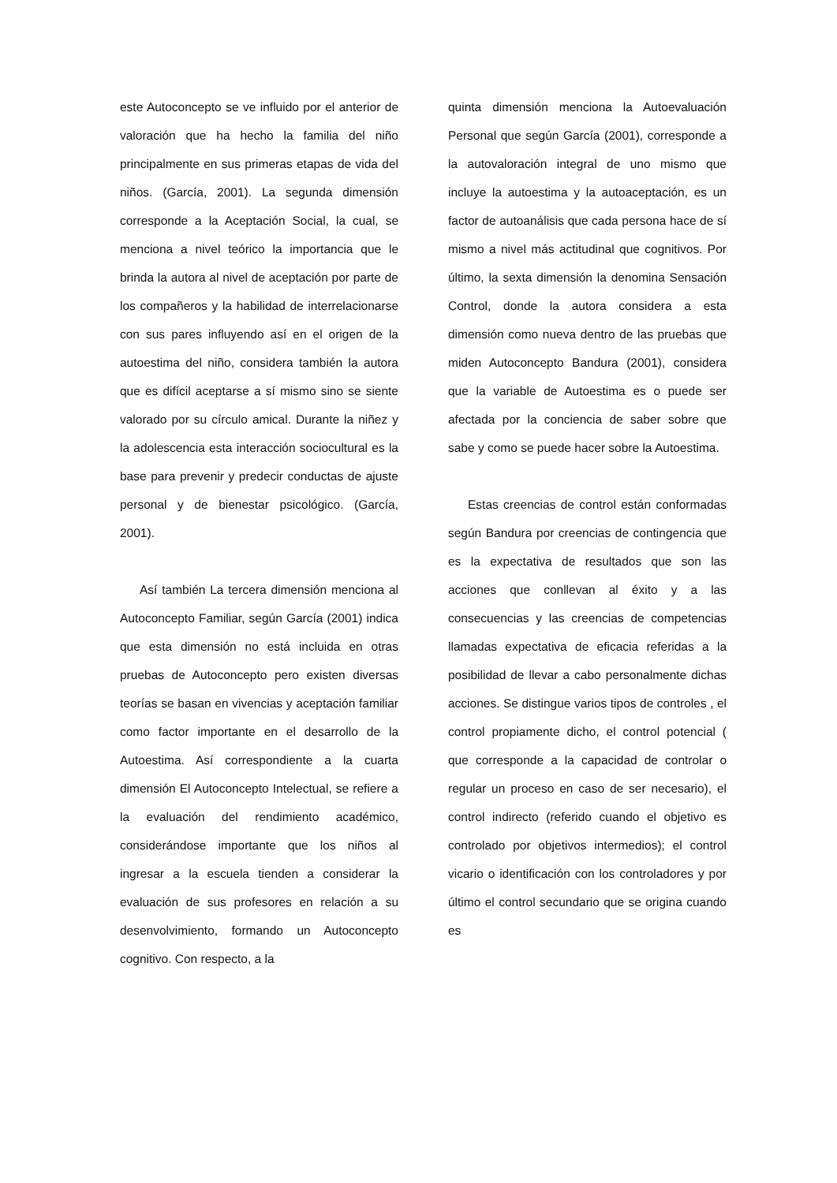este Autoconcepto se ve influido por el anterior de valoración que ha hecho la familia del niño principalmente en sus primeras etapas de vida del niños. (García, 2001). La segunda dimensión corresponde a la Aceptación Social, la cual, se menciona a nivel teórico la importancia que le brinda la autora al nivel de aceptación por parte de los compañeros y la habilidad de interrelacionarse con sus pares influyendo así en el origen de la autoestima del niño, considera también la autora que es difícil aceptarse a sí mismo sino se siente valorado por su círculo amical. Durante la niñez y la adolescencia esta interacción sociocultural es la base para prevenir y predecir conductas de ajuste personal y de bienestar psicológico. (García, 2001).
Así también La tercera dimensión menciona al Autoconcepto Familiar, según García (2001) indica que esta dimensión no está incluida en otras pruebas de Autoconcepto pero existen diversas teorías se basan en vivencias y aceptación familiar como factor importante en el desarrollo de la Autoestima. Así correspondiente a la cuarta dimensión El Autoconcepto Intelectual, se refiere a la evaluación del rendimiento académico, considerándose importante que los niños al ingresar a la escuela tienden a considerar la evaluación de sus profesores en relación a su desenvolvimiento, formando un Autoconcepto cognitivo. Con respecto, a la
quinta dimensión menciona la Autoevaluación Personal que según García (2001), corresponde a la autovaloración integral de uno mismo que incluye la autoestima y la autoaceptación, es un factor de autoanálisis que cada persona hace de sí mismo a nivel más actitudinal que cognitivos. Por último, la sexta dimensión la denomina Sensación Control, donde la autora considera a esta dimensión como nueva dentro de las pruebas que miden Autoconcepto Bandura (2001), considera que la variable de Autoestima es o puede ser afectada por la conciencia de saber sobre que sabe y como se puede hacer sobre la Autoestima.
Estas creencias de control están conformadas según Bandura por creencias de contingencia que es la expectativa de resultados que son las acciones que conllevan al éxito y a las consecuencias y las creencias de competencias llamadas expectativa de eficacia referidas a la posibilidad de llevar a cabo personalmente dichas acciones. Se distingue varios tipos de controles , el control propiamente dicho, el control potencial ( que corresponde a la capacidad de controlar o regular un proceso en caso de ser necesario), el control indirecto (referido cuando el objetivo es controlado por objetivos intermedios); el control vicario o identificación con los controladores y por último el control secundario que se origina cuando es